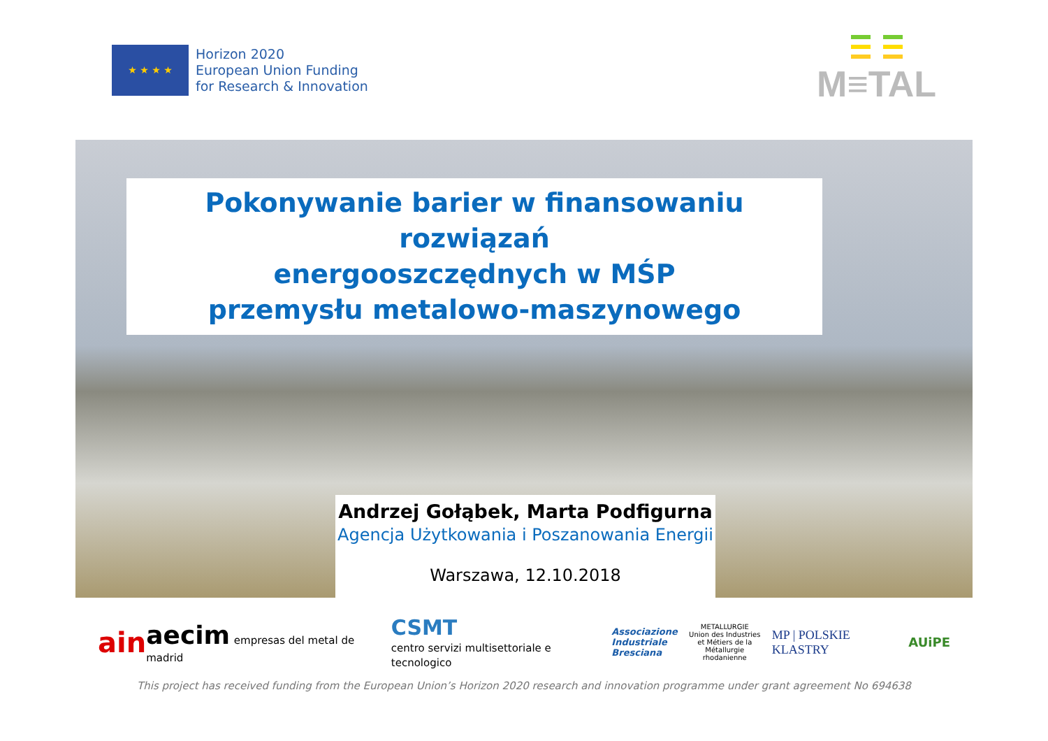★ ★ ★ ★
Horizon 2020
European Union Funding
for Research & Innovation
M≡TAL
Pokonywanie barier w finansowaniu rozwiązań
energooszczędnych w MŚP
przemysłu metalowo-maszynowego
Andrzej Gołąbek, Marta Podfigurna
Agencja Użytkowania i Poszanowania Energii
Warszawa, 12.10.2018
ain aecim empresas del metal de madrid CSMT
centro servizi multisettoriale e tecnologico Associazione
Industriale
Bresciana METALLURGIE
Union des Industries
et Métiers de la Métallurgie
rhodanienne MP | POLSKIE KLASTRY AUiPE
This project has received funding from the European Union’s Horizon 2020 research and innovation programme under grant agreement No 694638